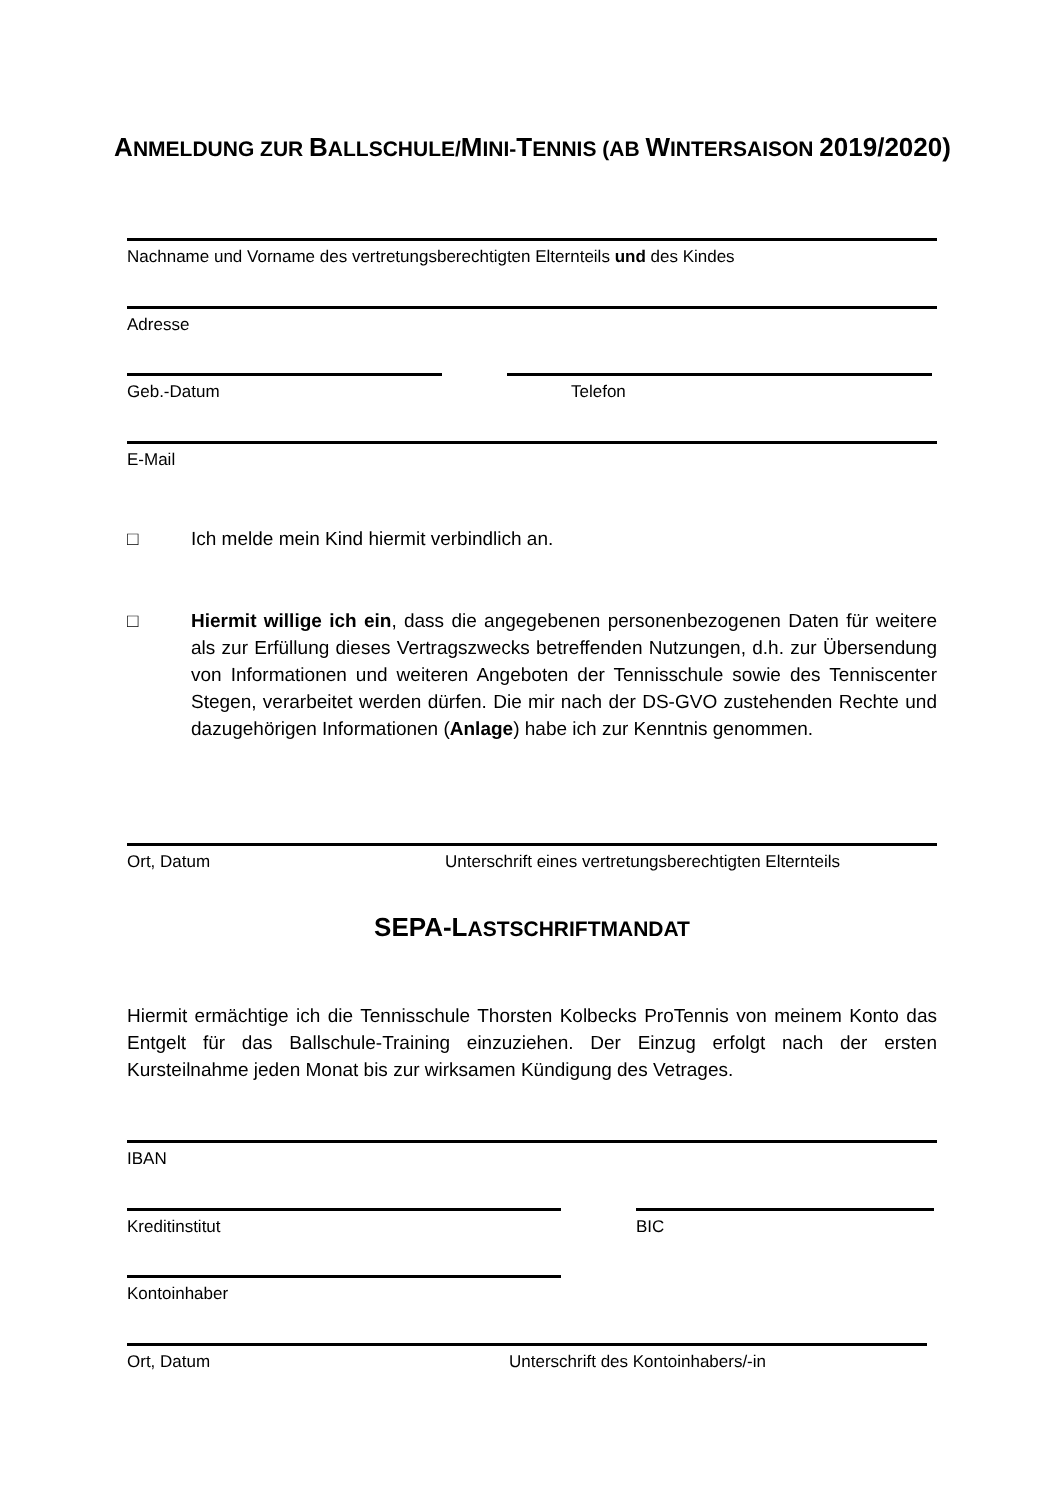ANMELDUNG ZUR BALLSCHULE/MINI-TENNIS (AB WINTERSAISON 2019/2020)
Nachname und Vorname des vertretungsberechtigten Elternteils und des Kindes
Adresse
Geb.-Datum Telefon
E-Mail
□ Ich melde mein Kind hiermit verbindlich an.
□ Hiermit willige ich ein, dass die angegebenen personenbezogenen Daten für weitere als zur Erfüllung dieses Vertragszwecks betreffenden Nutzungen, d.h. zur Übersendung von Informationen und weiteren Angeboten der Tennisschule sowie des Tenniscenter Stegen, verarbeitet werden dürfen. Die mir nach der DS-GVO zustehenden Rechte und dazugehörigen Informationen (Anlage) habe ich zur Kenntnis genommen.
Ort, Datum Unterschrift eines vertretungsberechtigten Elternteils
SEPA-LASTSCHRIFTMANDAT
Hiermit ermächtige ich die Tennisschule Thorsten Kolbecks ProTennis von meinem Konto das Entgelt für das Ballschule-Training einzuziehen. Der Einzug erfolgt nach der ersten Kursteilnahme jeden Monat bis zur wirksamen Kündigung des Vetrages.
IBAN
Kreditinstitut BIC
Kontoinhaber
Ort, Datum Unterschrift des Kontoinhabers/-in